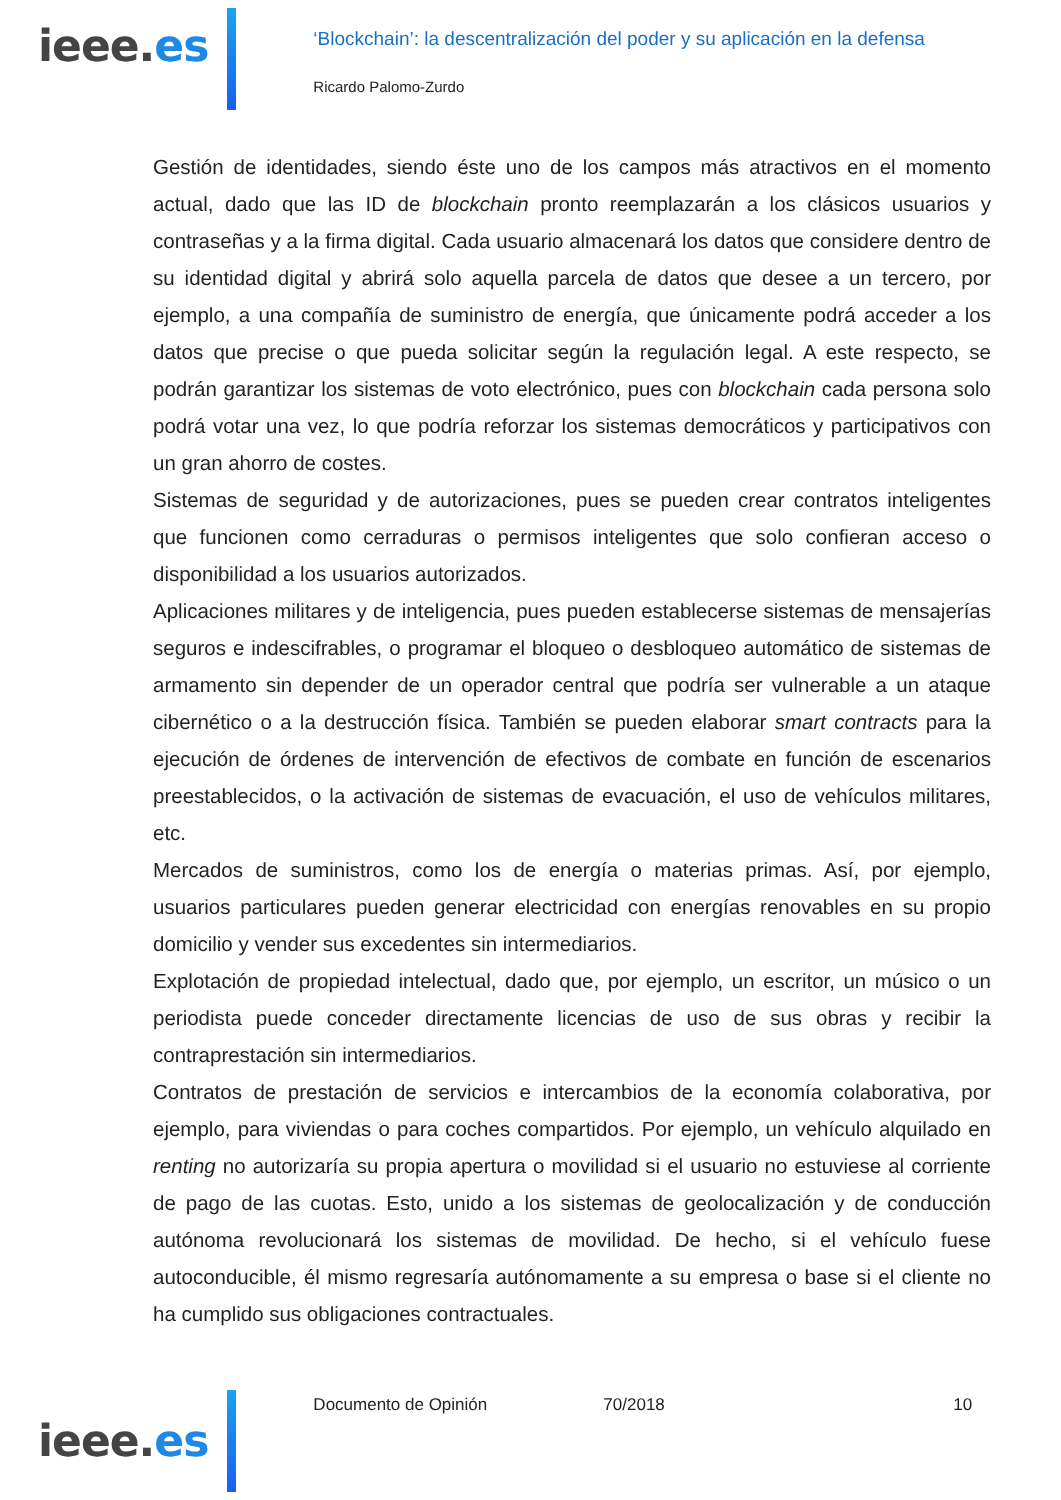ieee.es
‘Blockchain’: la descentralización del poder y su aplicación en la defensa
Ricardo Palomo-Zurdo
Gestión de identidades, siendo éste uno de los campos más atractivos en el momento actual, dado que las ID de blockchain pronto reemplazarán a los clásicos usuarios y contraseñas y a la firma digital. Cada usuario almacenará los datos que considere dentro de su identidad digital y abrirá solo aquella parcela de datos que desee a un tercero, por ejemplo, a una compañía de suministro de energía, que únicamente podrá acceder a los datos que precise o que pueda solicitar según la regulación legal. A este respecto, se podrán garantizar los sistemas de voto electrónico, pues con blockchain cada persona solo podrá votar una vez, lo que podría reforzar los sistemas democráticos y participativos con un gran ahorro de costes.
Sistemas de seguridad y de autorizaciones, pues se pueden crear contratos inteligentes que funcionen como cerraduras o permisos inteligentes que solo confieran acceso o disponibilidad a los usuarios autorizados.
Aplicaciones militares y de inteligencia, pues pueden establecerse sistemas de mensajerías seguros e indescifrables, o programar el bloqueo o desbloqueo automático de sistemas de armamento sin depender de un operador central que podría ser vulnerable a un ataque cibernético o a la destrucción física. También se pueden elaborar smart contracts para la ejecución de órdenes de intervención de efectivos de combate en función de escenarios preestablecidos, o la activación de sistemas de evacuación, el uso de vehículos militares, etc.
Mercados de suministros, como los de energía o materias primas. Así, por ejemplo, usuarios particulares pueden generar electricidad con energías renovables en su propio domicilio y vender sus excedentes sin intermediarios.
Explotación de propiedad intelectual, dado que, por ejemplo, un escritor, un músico o un periodista puede conceder directamente licencias de uso de sus obras y recibir la contraprestación sin intermediarios.
Contratos de prestación de servicios e intercambios de la economía colaborativa, por ejemplo, para viviendas o para coches compartidos. Por ejemplo, un vehículo alquilado en renting no autorizaría su propia apertura o movilidad si el usuario no estuviese al corriente de pago de las cuotas. Esto, unido a los sistemas de geolocalización y de conducción autónoma revolucionará los sistemas de movilidad. De hecho, si el vehículo fuese autoconducible, él mismo regresaría autónomamente a su empresa o base si el cliente no ha cumplido sus obligaciones contractuales.
ieee.es
Documento de Opinión 70/2018 10